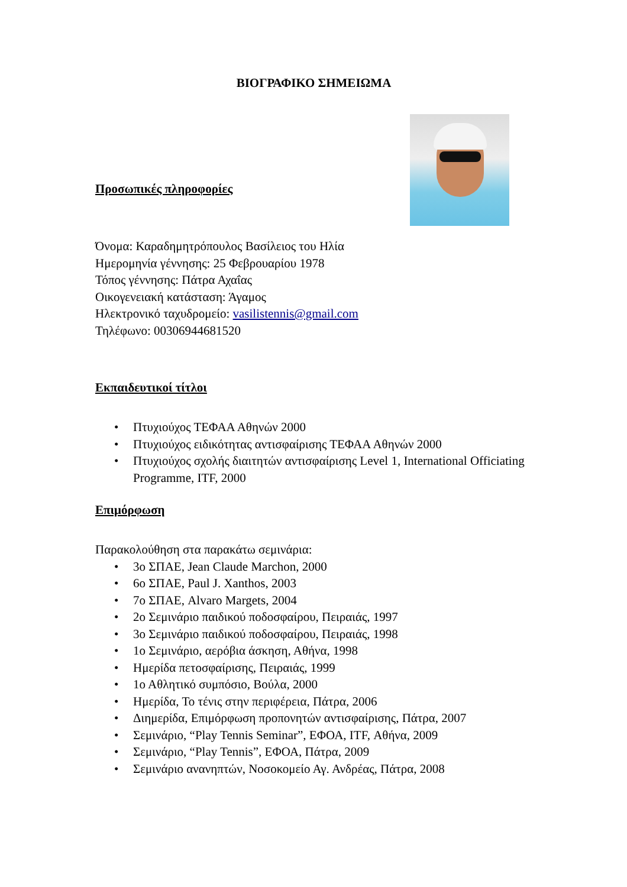ΒΙΟΓΡΑΦΙΚΟ ΣΗΜΕΙΩΜΑ
Προσωπικές πληροφορίες
Όνομα: Καραδημητρόπουλος Βασίλειος του Ηλία
Ημερομηνία γέννησης: 25 Φεβρουαρίου 1978
Τόπος γέννησης: Πάτρα Αχαΐας
Οικογενειακή κατάσταση: Άγαμος
Ηλεκτρονικό ταχυδρομείο: vasilistennis@gmail.com
Τηλέφωνο: 00306944681520
Εκπαιδευτικοί τίτλοι
• Πτυχιούχος ΤΕΦΑΑ Αθηνών 2000
• Πτυχιούχος ειδικότητας αντισφαίρισης ΤΕΦΑΑ Αθηνών 2000
• Πτυχιούχος σχολής διαιτητών αντισφαίρισης Level 1, International Officiating Programme, ITF, 2000
Επιμόρφωση
Παρακολούθηση στα παρακάτω σεμινάρια:
• 3ο ΣΠΑΕ, Jean Claude Marchon, 2000
• 6ο ΣΠΑΕ, Paul J. Xanthos, 2003
• 7ο ΣΠΑΕ, Alvaro Margets, 2004
• 2ο Σεμινάριο παιδικού ποδοσφαίρου, Πειραιάς, 1997
• 3ο Σεμινάριο παιδικού ποδοσφαίρου, Πειραιάς, 1998
• 1ο Σεμινάριο, αερόβια άσκηση, Αθήνα, 1998
• Ημερίδα πετοσφαίρισης, Πειραιάς, 1999
• 1ο Αθλητικό συμπόσιο, Βούλα, 2000
• Ημερίδα, Το τένις στην περιφέρεια, Πάτρα, 2006
• Διημερίδα, Επιμόρφωση προπονητών αντισφαίρισης, Πάτρα, 2007
• Σεμινάριο, “Play Tennis Seminar”, ΕΦΟΑ, ITF, Αθήνα, 2009
• Σεμινάριο, “Play Tennis”, ΕΦΟΑ, Πάτρα, 2009
• Σεμινάριο ανανηπτών, Νοσοκομείο Αγ. Ανδρέας, Πάτρα, 2008